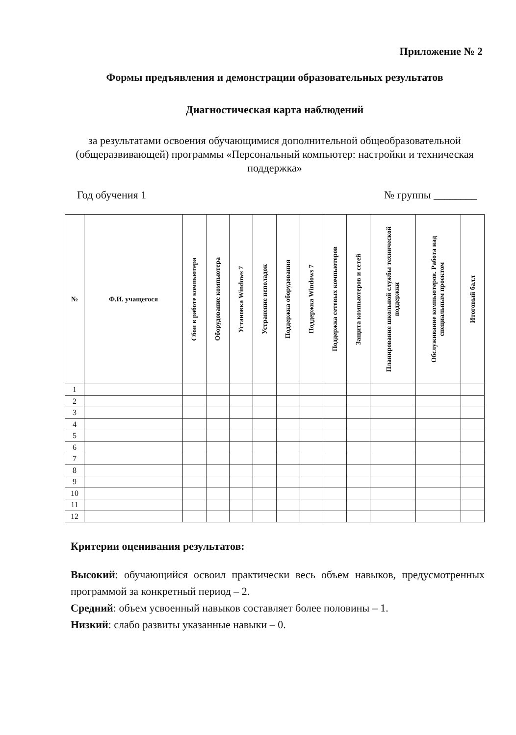Приложение № 2
Формы предъявления и демонстрации образовательных результатов
Диагностическая карта наблюдений
за результатами освоения обучающимися дополнительной общеобразовательной (общеразвивающей) программы «Персональный компьютер: настройки и техническая поддержка»
Год обучения 1 № группы ________
| № | Ф.И. учащегося | Сбои в работе компьютера | Оборудование компьютера | Установка Windows 7 | Устранение неполадок | Поддержка оборудования | Поддержка Windows 7 | Поддержка сетевых компьютеров | Защита компьютеров и сетей | Планирование школьной службы технической поддержки | Обслуживание компьютеров. Работа над специальным проектом | Итоговый балл |
| --- | --- | --- | --- | --- | --- | --- | --- | --- | --- | --- | --- | --- |
| 1 | | | | | | | | | | | | |
| 2 | | | | | | | | | | | | |
| 3 | | | | | | | | | | | | |
| 4 | | | | | | | | | | | | |
| 5 | | | | | | | | | | | | |
| 6 | | | | | | | | | | | | |
| 7 | | | | | | | | | | | | |
| 8 | | | | | | | | | | | | |
| 9 | | | | | | | | | | | | |
| 10 | | | | | | | | | | | | |
| 11 | | | | | | | | | | | | |
| 12 | | | | | | | | | | | | |
Критерии оценивания результатов:
Высокий: обучающийся освоил практически весь объем навыков, предусмотренных программой за конкретный период – 2.
Средний: объем усвоенный навыков составляет более половины – 1.
Низкий: слабо развиты указанные навыки – 0.